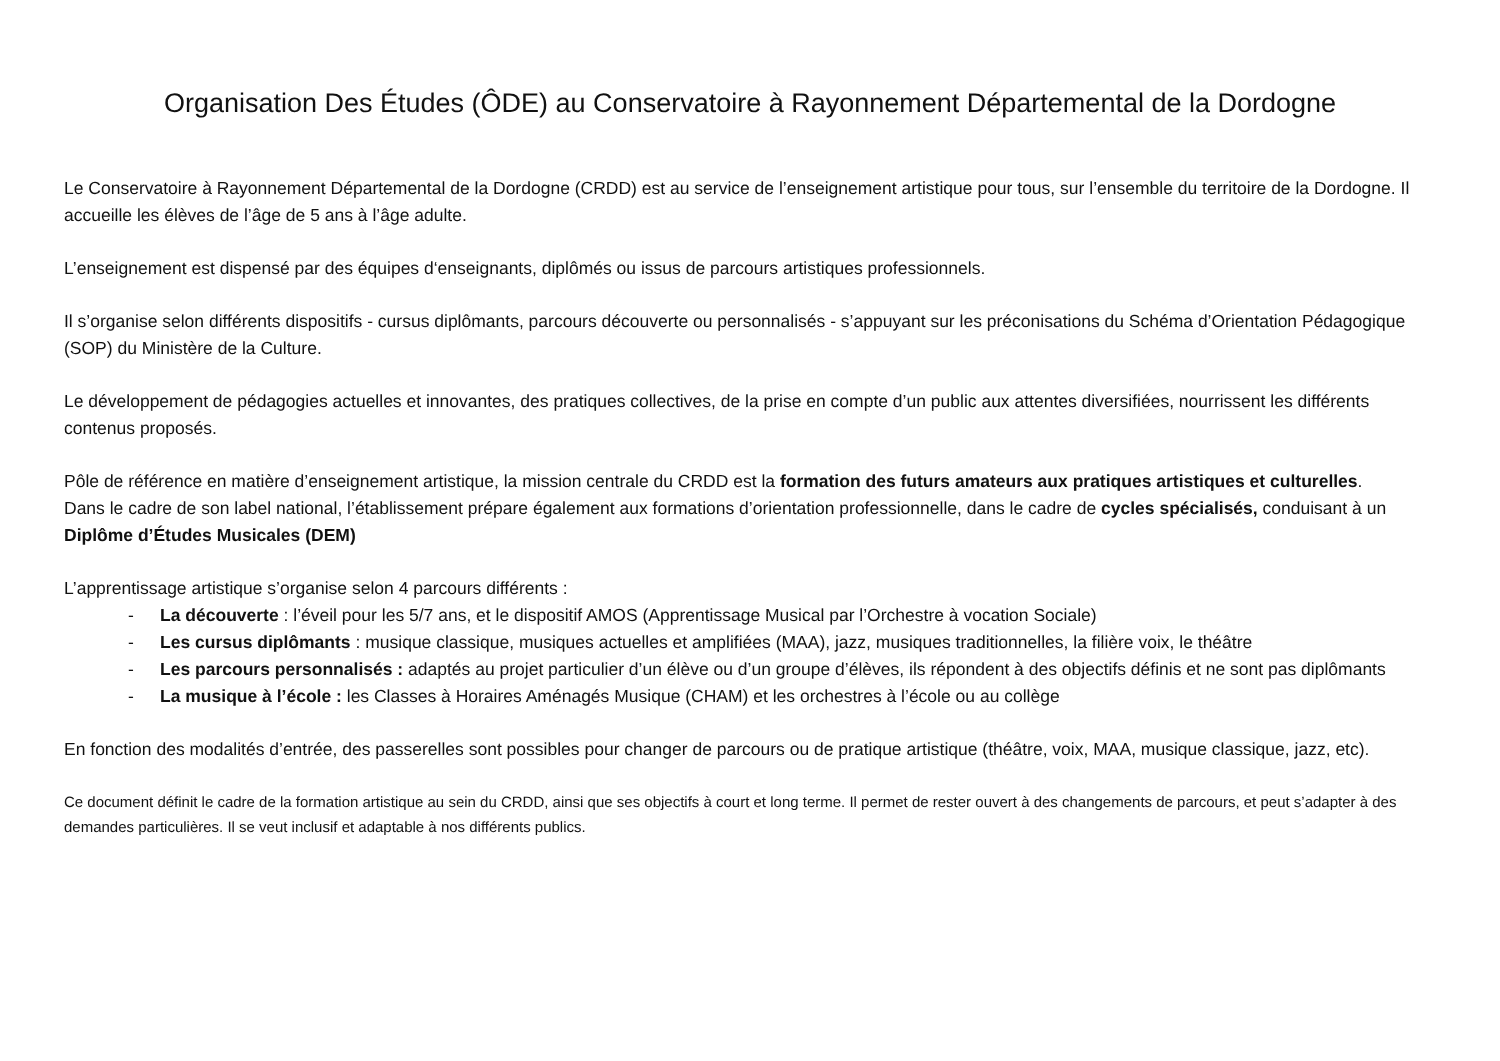Organisation Des Études (ÔDE) au Conservatoire à Rayonnement Départemental de la Dordogne
Le Conservatoire à Rayonnement Départemental de la Dordogne (CRDD) est au service de l’enseignement artistique pour tous, sur l’ensemble du territoire de la Dordogne. Il accueille les élèves de l’âge de 5 ans à l’âge adulte.
L’enseignement est dispensé par des équipes d‘enseignants, diplômés ou issus de parcours artistiques professionnels.
Il s’organise selon différents dispositifs - cursus diplômants, parcours découverte ou personnalisés - s’appuyant sur les préconisations du Schéma d’Orientation Pédagogique (SOP) du Ministère de la Culture.
Le développement de pédagogies actuelles et innovantes, des pratiques collectives, de la prise en compte d’un public aux attentes diversifiées, nourrissent les différents contenus proposés.
Pôle de référence en matière d’enseignement artistique, la mission centrale du CRDD est la formation des futurs amateurs aux pratiques artistiques et culturelles.
Dans le cadre de son label national, l’établissement prépare également aux formations d’orientation professionnelle, dans le cadre de cycles spécialisés, conduisant à un Diplôme d’Études Musicales (DEM)
L’apprentissage artistique s’organise selon 4 parcours différents :
- La découverte : l’éveil pour les 5/7 ans, et le dispositif AMOS (Apprentissage Musical par l’Orchestre à vocation Sociale)
- Les cursus diplômants : musique classique, musiques actuelles et amplifiées (MAA), jazz, musiques traditionnelles, la filière voix, le théâtre
- Les parcours personnalisés : adaptés au projet particulier d’un élève ou d’un groupe d’élèves, ils répondent à des objectifs définis et ne sont pas diplômants
- La musique à l’école : les Classes à Horaires Aménagés Musique (CHAM) et les orchestres à l’école ou au collège
En fonction des modalités d’entrée, des passerelles sont possibles pour changer de parcours ou de pratique artistique (théâtre, voix, MAA, musique classique, jazz, etc).
Ce document définit le cadre de la formation artistique au sein du CRDD, ainsi que ses objectifs à court et long terme. Il permet de rester ouvert à des changements de parcours, et peut s’adapter à des demandes particulières. Il se veut inclusif et adaptable à nos différents publics.